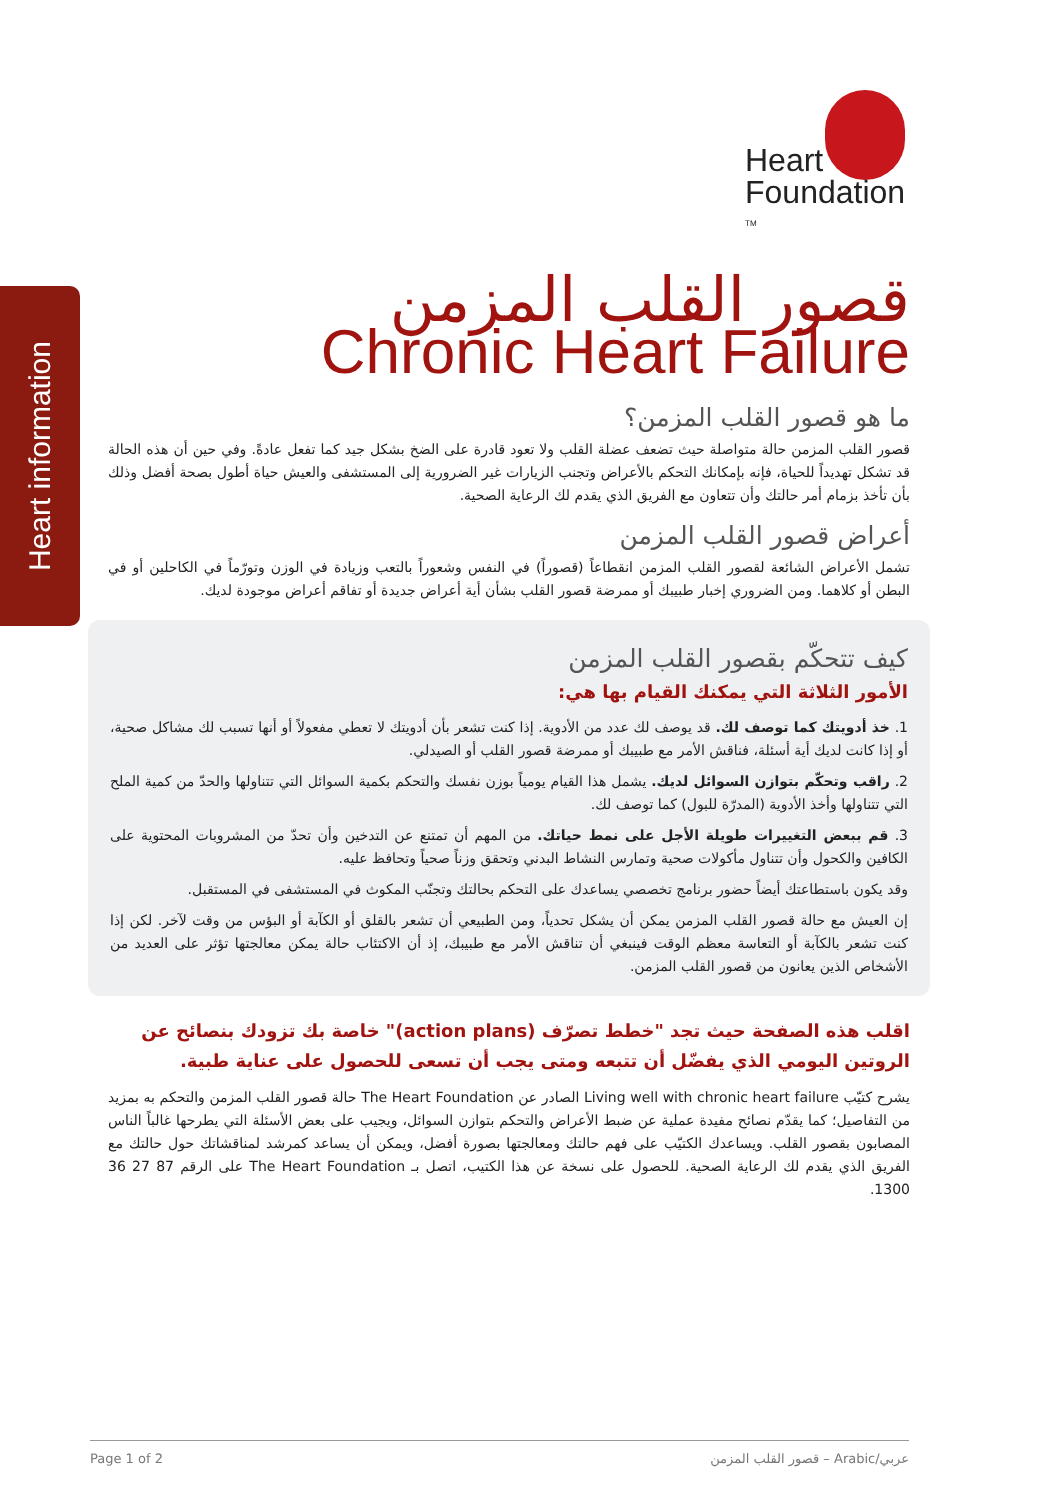Heart information
Heart
Foundation <sup>TM</sup>
قصور القلب المزمن
Chronic Heart Failure
ما هو قصور القلب المزمن؟
قصور القلب المزمن حالة متواصلة حيث تضعف عضلة القلب ولا تعود قادرة على الضخ بشكل جيد كما تفعل عادةً. وفي حين أن هذه الحالة قد تشكل تهديداً للحياة، فإنه بإمكانك التحكم بالأعراض وتجنب الزيارات غير الضرورية إلى المستشفى والعيش حياة أطول بصحة أفضل وذلك بأن تأخذ بزمام أمر حالتك وأن تتعاون مع الفريق الذي يقدم لك الرعاية الصحية.
أعراض قصور القلب المزمن
تشمل الأعراض الشائعة لقصور القلب المزمن انقطاعاً (قصوراً) في النفس وشعوراً بالتعب وزيادة في الوزن وتورّماً في الكاحلين أو في البطن أو كلاهما. ومن الضروري إخبار طبيبك أو ممرضة قصور القلب بشأن أية أعراض جديدة أو تفاقم أعراض موجودة لديك.
كيف تتحكّم بقصور القلب المزمن
الأمور الثلاثة التي يمكنك القيام بها هي:
1. خذ أدويتك كما توصف لك. قد يوصف لك عدد من الأدوية. إذا كنت تشعر بأن أدويتك لا تعطي مفعولاً أو أنها تسبب لك مشاكل صحية، أو إذا كانت لديك أية أسئلة، فناقش الأمر مع طبيبك أو ممرضة قصور القلب أو الصيدلي.
2. راقب وتحكّم بتوازن السوائل لديك. يشمل هذا القيام يومياً بوزن نفسك والتحكم بكمية السوائل التي تتناولها والحدّ من كمية الملح التي تتناولها وأخذ الأدوية (المدرّة للبول) كما توصف لك.
3. قم ببعض التغييرات طويلة الأجل على نمط حياتك. من المهم أن تمتنع عن التدخين وأن تحدّ من المشروبات المحتوية على الكافين والكحول وأن تتناول مأكولات صحية وتمارس النشاط البدني وتحقق وزناً صحياً وتحافظ عليه.
وقد يكون باستطاعتك أيضاً حضور برنامج تخصصي يساعدك على التحكم بحالتك وتجنّب المكوث في المستشفى في المستقبل.
إن العيش مع حالة قصور القلب المزمن يمكن أن يشكل تحدياً، ومن الطبيعي أن تشعر بالقلق أو الكآبة أو البؤس من وقت لآخر. لكن إذا كنت تشعر بالكآبة أو التعاسة معظم الوقت فينبغي أن تناقش الأمر مع طبيبك، إذ أن الاكتئاب حالة يمكن معالجتها تؤثر على العديد من الأشخاص الذين يعانون من قصور القلب المزمن.
اقلب هذه الصفحة حيث تجد "خطط تصرّف (action plans)" خاصة بك تزودك بنصائح عن الروتين اليومي الذي يفضّل أن تتبعه ومتى يجب أن تسعى للحصول على عناية طبية.
يشرح كتيّب Living well with chronic heart failure الصادر عن The Heart Foundation حالة قصور القلب المزمن والتحكم به بمزيد من التفاصيل؛ كما يقدّم نصائح مفيدة عملية عن ضبط الأعراض والتحكم بتوازن السوائل، ويجيب على بعض الأسئلة التي يطرحها غالباً الناس المصابون بقصور القلب. ويساعدك الكتيّب على فهم حالتك ومعالجتها بصورة أفضل، ويمكن أن يساعد كمرشد لمناقشاتك حول حالتك مع الفريق الذي يقدم لك الرعاية الصحية. للحصول على نسخة عن هذا الكتيب، اتصل بـ The Heart Foundation على الرقم 87 27 36 1300.
Page 1 of 2 قصور القلب المزمن – Arabic/عربي